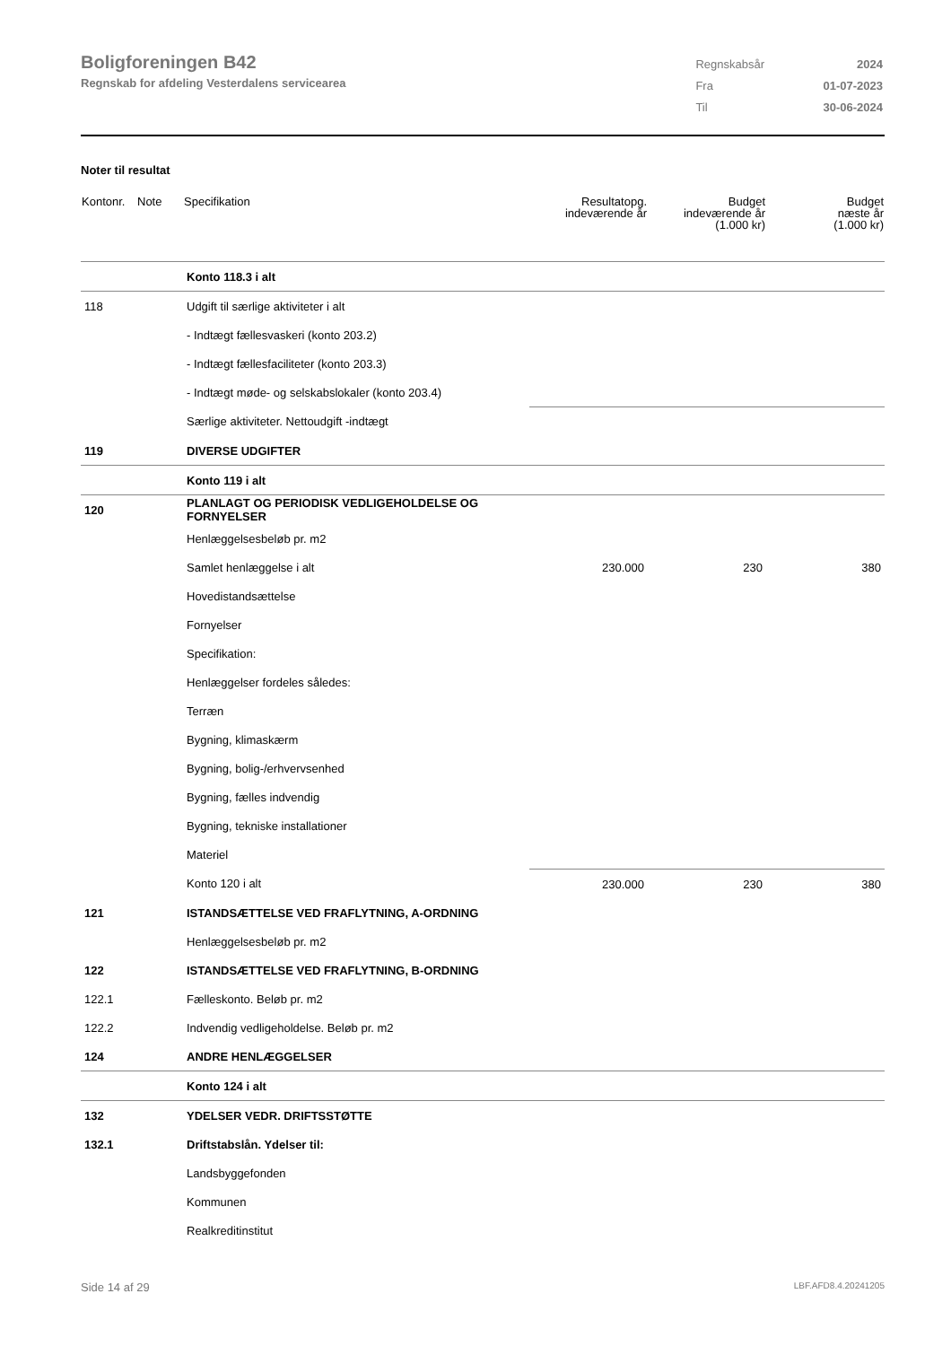Boligforeningen B42
Regnskab for afdeling Vesterdalens servicearea
| Regnskabsår | 2024 |
| Fra | 01-07-2023 |
| Til | 30-06-2024 |
Noter til resultat
| Kontonr. | Note | Specifikation | Resultatopg. indeværende år | Budget indeværende år (1.000 kr) | Budget næste år (1.000 kr) |
| --- | --- | --- | --- | --- | --- |
| | | Konto 118.3 i alt | | | |
| 118 | | Udgift til særlige aktiviteter i alt | | | |
| | | - Indtægt fællesvaskeri (konto 203.2) | | | |
| | | - Indtægt fællesfaciliteter (konto 203.3) | | | |
| | | - Indtægt møde- og selskabslokaler (konto 203.4) | | | |
| | | Særlige aktiviteter. Nettoudgift -indtægt | | | |
| 119 | | DIVERSE UDGIFTER | | | |
| | | Konto 119 i alt | | | |
| 120 | | PLANLAGT OG PERIODISK VEDLIGEHOLDELSE OG FORNYELSER | | | |
| | | Henlæggelsesbeløb pr. m2 | | | |
| | | Samlet henlæggelse i alt | 230.000 | 230 | 380 |
| | | Hovedistandsættelse | | | |
| | | Fornyelser | | | |
| | | Specifikation: | | | |
| | | Henlæggelser fordeles således: | | | |
| | | Terræn | | | |
| | | Bygning, klimaskærm | | | |
| | | Bygning, bolig-/erhvervsenhed | | | |
| | | Bygning, fælles indvendig | | | |
| | | Bygning, tekniske installationer | | | |
| | | Materiel | | | |
| | | Konto 120 i alt | 230.000 | 230 | 380 |
| 121 | | ISTANDSÆTTELSE VED FRAFLYTNING, A-ORDNING | | | |
| | | Henlæggelsesbeløb pr. m2 | | | |
| 122 | | ISTANDSÆTTELSE VED FRAFLYTNING, B-ORDNING | | | |
| 122.1 | | Fælleskonto. Beløb pr. m2 | | | |
| 122.2 | | Indvendig vedligeholdelse. Beløb pr. m2 | | | |
| 124 | | ANDRE HENLÆGGELSER | | | |
| | | Konto 124 i alt | | | |
| 132 | | YDELSER VEDR. DRIFTSSTØTTE | | | |
| 132.1 | | Driftstabslån. Ydelser til: | | | |
| | | Landsbyggefonden | | | |
| | | Kommunen | | | |
| | | Realkreditinstitut | | | |
Side 14 af 29 LBF.AFD8.4.20241205